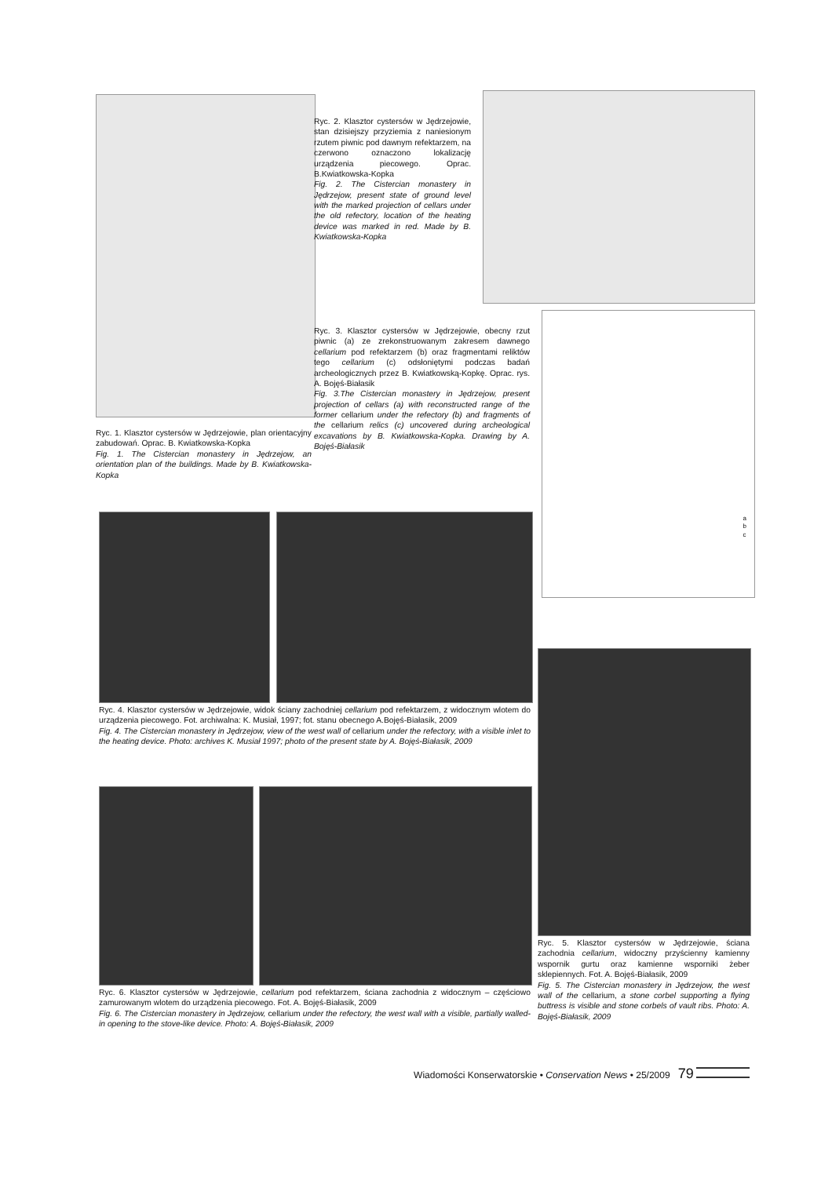Ryc. 2. Klasztor cystersów w Jędrzejowie, stan dzisiejszy przyziemia z naniesionym rzutem piwnic pod dawnym refektarzem, na czerwono oznaczono lokalizację urządzenia piecowego. Oprac. B.Kwiatkowska-Kopka
Fig. 2. The Cistercian monastery in Jędrzejow, present state of ground level with the marked projection of cellars under the old refectory, location of the heating device was marked in red. Made by B. Kwiatkowska-Kopka
Ryc. 3. Klasztor cystersów w Jędrzejowie, obecny rzut piwnic (a) ze zrekonstruowanym zakresem dawnego cellarium pod refektarzem (b) oraz fragmentami reliktów tego cellarium (c) odsłoniętymi podczas badań archeologicznych przez B. Kwiatkowską-Kopkę. Oprac. rys. A. Bojęś-Białasik
Fig. 3.The Cistercian monastery in Jędrzejow, present projection of cellars (a) with reconstructed range of the former cellarium under the refectory (b) and fragments of the cellarium relics (c) uncovered during archeological excavations by B. Kwiatkowska-Kopka. Drawing by A. Bojęś-Białasik
a
b
c
Ryc. 1. Klasztor cystersów w Jędrzejowie, plan orientacyjny zabudowań. Oprac. B. Kwiatkowska-Kopka
Fig. 1. The Cistercian monastery in Jędrzejow, an orientation plan of the buildings. Made by B. Kwiatkowska-Kopka
Ryc. 4. Klasztor cystersów w Jędrzejowie, widok ściany zachodniej cellarium pod refektarzem, z widocznym wlotem do urządzenia piecowego. Fot. archiwalna: K. Musiał, 1997; fot. stanu obecnego A.Bojęś-Białasik, 2009
Fig. 4. The Cistercian monastery in Jędrzejow, view of the west wall of cellarium under the refectory, with a visible inlet to the heating device. Photo: archives K. Musiał 1997; photo of the present state by A. Bojęś-Białasik, 2009
Ryc. 6. Klasztor cystersów w Jędrzejowie, cellarium pod refektarzem, ściana zachodnia z widocznym – częściowo zamurowanym wlotem do urządzenia piecowego. Fot. A. Bojęś-Białasik, 2009
Fig. 6. The Cistercian monastery in Jędrzejow, cellarium under the refectory, the west wall with a visible, partially walled-in opening to the stove-like device. Photo: A. Bojęś-Białasik, 2009
Ryc. 5. Klasztor cystersów w Jędrzejowie, ściana zachodnia cellarium, widoczny przyścienny kamienny wspornik gurtu oraz kamienne wsporniki żeber sklepiennych. Fot. A. Bojęś-Białasik, 2009
Fig. 5. The Cistercian monastery in Jędrzejow, the west wall of the cellarium, a stone corbel supporting a flying buttress is visible and stone corbels of vault ribs. Photo: A. Bojęś-Białasik, 2009
Wiadomości Konserwatorskie • Conservation News • 25/2009 79